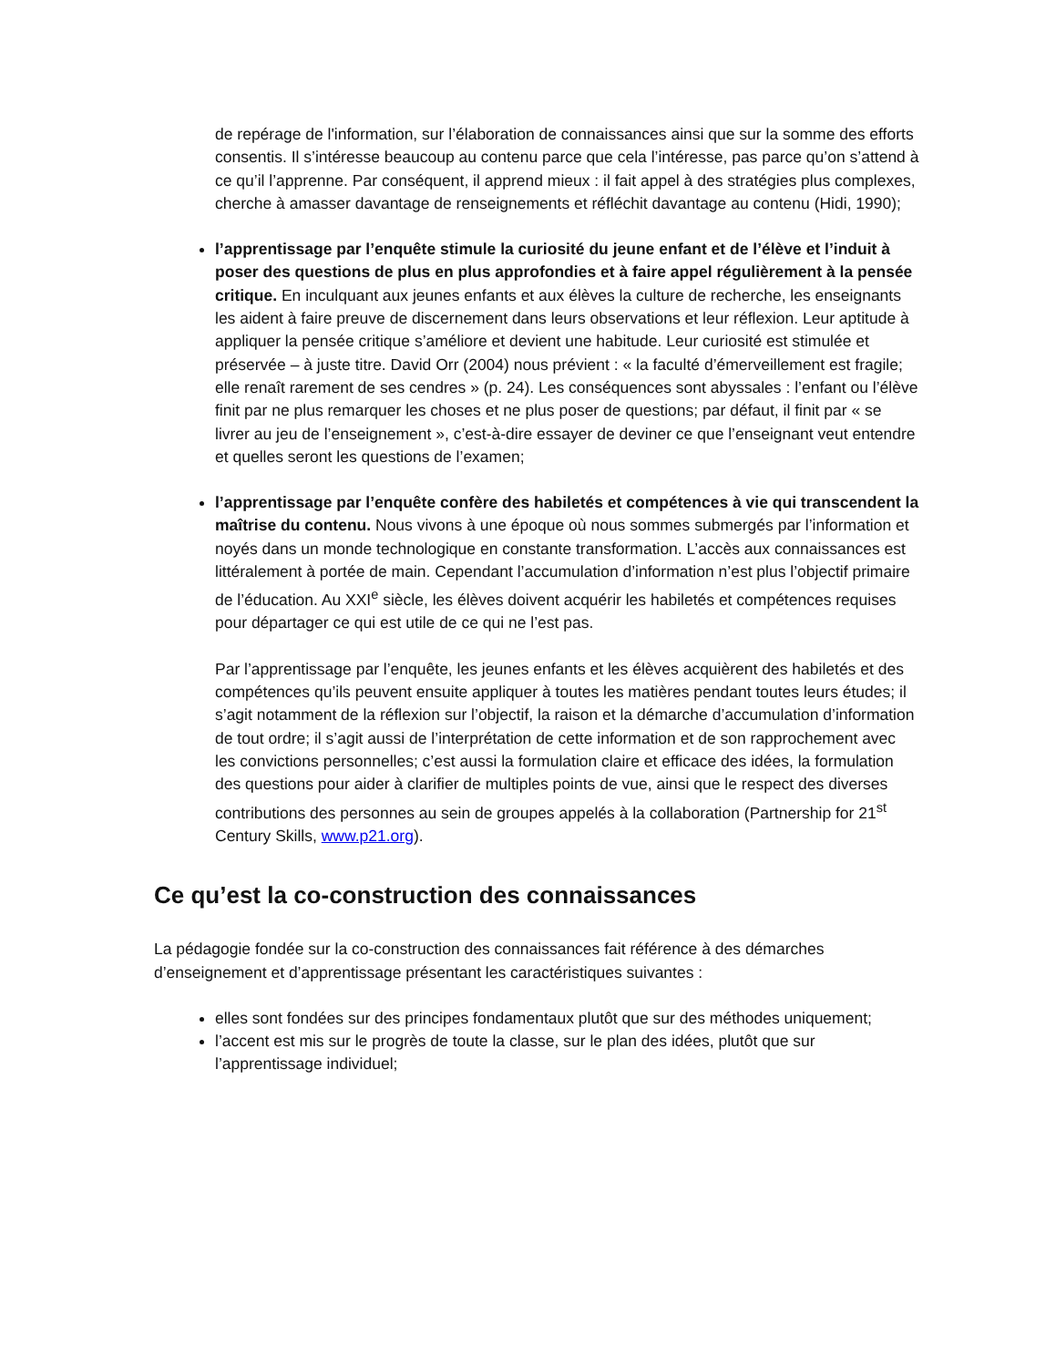de repérage de l'information, sur l’élaboration de connaissances ainsi que sur la somme des efforts consentis. Il s’intéresse beaucoup au contenu parce que cela l’intéresse, pas parce qu’on s’attend à ce qu’il l’apprenne. Par conséquent, il apprend mieux : il fait appel à des stratégies plus complexes, cherche à amasser davantage de renseignements et réfléchit davantage au contenu (Hidi, 1990);
l’apprentissage par l’enquête stimule la curiosité du jeune enfant et de l’élève et l’induit à poser des questions de plus en plus approfondies et à faire appel régulièrement à la pensée critique. En inculquant aux jeunes enfants et aux élèves la culture de recherche, les enseignants les aident à faire preuve de discernement dans leurs observations et leur réflexion. Leur aptitude à appliquer la pensée critique s’améliore et devient une habitude. Leur curiosité est stimulée et préservée – à juste titre. David Orr (2004) nous prévient : « la faculté d’émerveillement est fragile; elle renaît rarement de ses cendres » (p. 24). Les conséquences sont abyssales : l’enfant ou l’élève finit par ne plus remarquer les choses et ne plus poser de questions; par défaut, il finit par « se livrer au jeu de l’enseignement », c’est-à-dire essayer de deviner ce que l’enseignant veut entendre et quelles seront les questions de l’examen;
l’apprentissage par l’enquête confère des habiletés et compétences à vie qui transcendent la maîtrise du contenu. Nous vivons à une époque où nous sommes submergés par l’information et noyés dans un monde technologique en constante transformation. L’accès aux connaissances est littéralement à portée de main. Cependant l’accumulation d’information n’est plus l’objectif primaire de l’éducation. Au XXI<sup>e</sup> siècle, les élèves doivent acquérir les habiletés et compétences requises pour départager ce qui est utile de ce qui ne l’est pas.
Par l’apprentissage par l’enquête, les jeunes enfants et les élèves acquièrent des habiletés et des compétences qu’ils peuvent ensuite appliquer à toutes les matières pendant toutes leurs études; il s’agit notamment de la réflexion sur l’objectif, la raison et la démarche d’accumulation d’information de tout ordre; il s’agit aussi de l’interprétation de cette information et de son rapprochement avec les convictions personnelles; c’est aussi la formulation claire et efficace des idées, la formulation des questions pour aider à clarifier de multiples points de vue, ainsi que le respect des diverses contributions des personnes au sein de groupes appelés à la collaboration (Partnership for 21<sup>st</sup> Century Skills, www.p21.org).
Ce qu’est la co-construction des connaissances
La pédagogie fondée sur la co-construction des connaissances fait référence à des démarches d’enseignement et d’apprentissage présentant les caractéristiques suivantes :
elles sont fondées sur des principes fondamentaux plutôt que sur des méthodes uniquement;
l’accent est mis sur le progrès de toute la classe, sur le plan des idées, plutôt que sur l’apprentissage individuel;